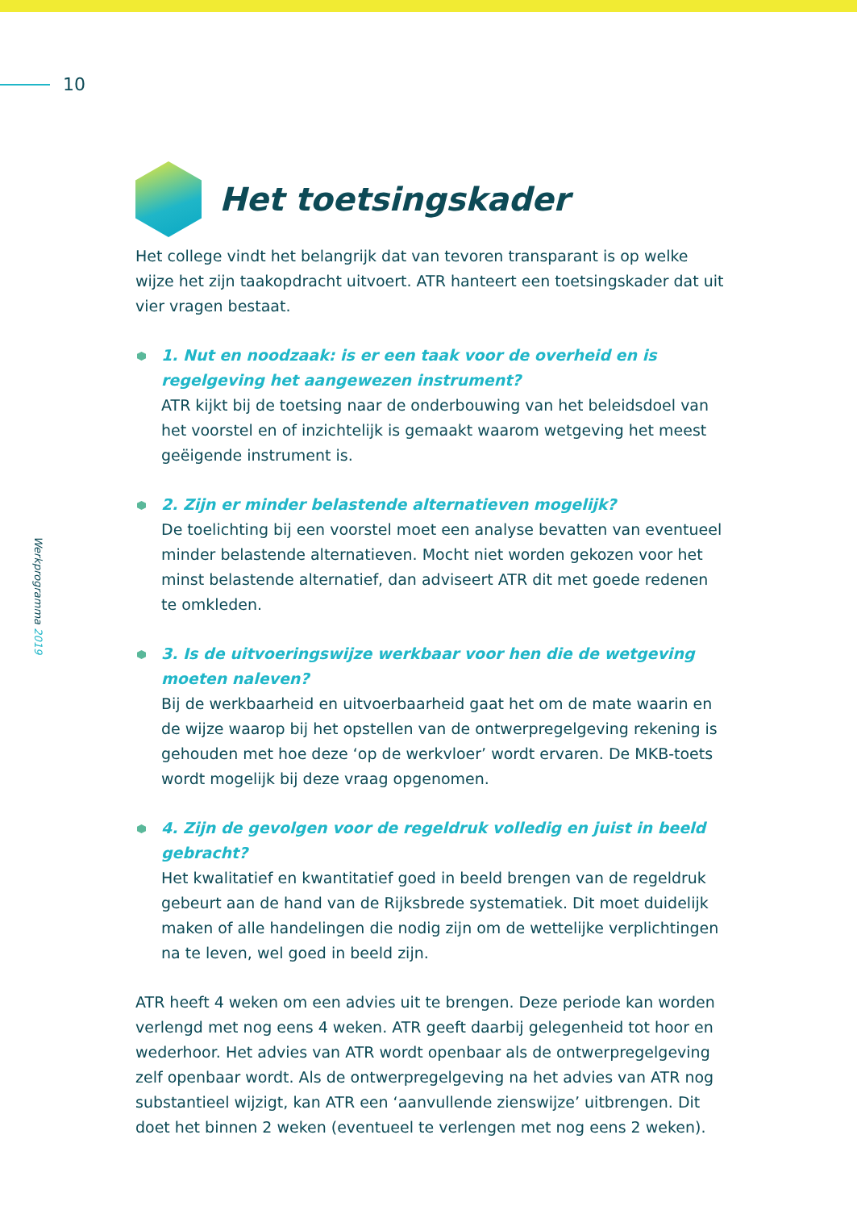10
Werkprogramma 2019
Het toetsingskader
Het college vindt het belangrijk dat van tevoren transparant is op welke wijze het zijn taakopdracht uitvoert. ATR hanteert een toetsingskader dat uit vier vragen bestaat.
1. Nut en noodzaak: is er een taak voor de overheid en is regelgeving het aangewezen instrument?
ATR kijkt bij de toetsing naar de onderbouwing van het beleidsdoel van het voorstel en of inzichtelijk is gemaakt waarom wetgeving het meest geëigende instrument is.
2. Zijn er minder belastende alternatieven mogelijk?
De toelichting bij een voorstel moet een analyse bevatten van eventueel minder belastende alternatieven. Mocht niet worden gekozen voor het minst belastende alternatief, dan adviseert ATR dit met goede redenen te omkleden.
3. Is de uitvoeringswijze werkbaar voor hen die de wetgeving moeten naleven?
Bij de werkbaarheid en uitvoerbaarheid gaat het om de mate waarin en de wijze waarop bij het opstellen van de ontwerpregelgeving rekening is gehouden met hoe deze ‘op de werkvloer’ wordt ervaren. De MKB-toets wordt mogelijk bij deze vraag opgenomen.
4. Zijn de gevolgen voor de regeldruk volledig en juist in beeld gebracht?
Het kwalitatief en kwantitatief goed in beeld brengen van de regeldruk gebeurt aan de hand van de Rijksbrede systematiek. Dit moet duidelijk maken of alle handelingen die nodig zijn om de wettelijke verplichtingen na te leven, wel goed in beeld zijn.
ATR heeft 4 weken om een advies uit te brengen. Deze periode kan worden verlengd met nog eens 4 weken. ATR geeft daarbij gelegenheid tot hoor en wederhoor. Het advies van ATR wordt openbaar als de ontwerpregelgeving zelf openbaar wordt. Als de ontwerpregelgeving na het advies van ATR nog substantieel wijzigt, kan ATR een ‘aanvullende zienswijze’ uitbrengen. Dit doet het binnen 2 weken (eventueel te verlengen met nog eens 2 weken).